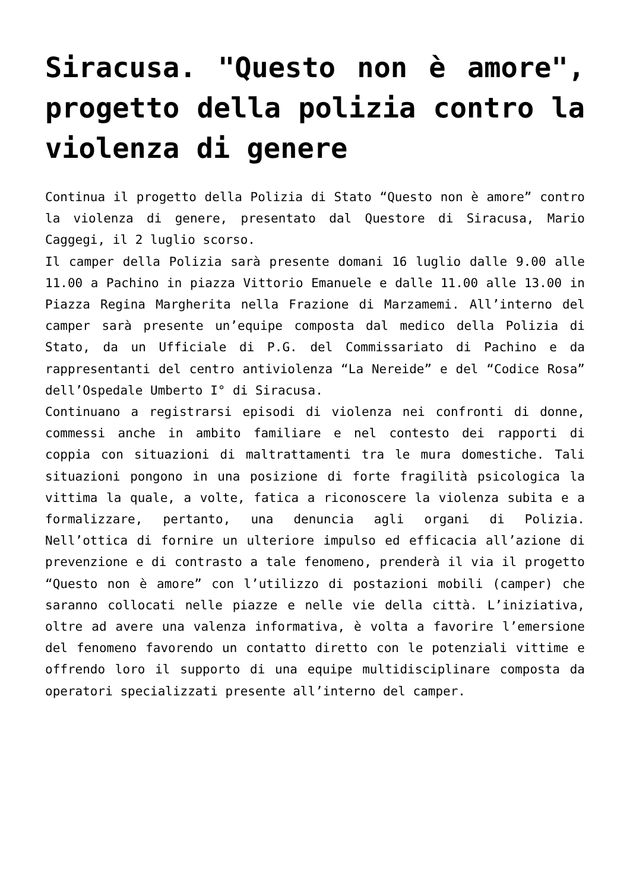Siracusa. "Questo non è amore", progetto della polizia contro la violenza di genere
Continua il progetto della Polizia di Stato “Questo non è amore” contro la violenza di genere, presentato dal Questore di Siracusa, Mario Caggegi, il 2 luglio scorso.
Il camper della Polizia sarà presente domani 16 luglio dalle 9.00 alle 11.00 a Pachino in piazza Vittorio Emanuele e dalle 11.00 alle 13.00 in Piazza Regina Margherita nella Frazione di Marzamemi. All’interno del camper sarà presente un’equipe composta dal medico della Polizia di Stato, da un Ufficiale di P.G. del Commissariato di Pachino e da rappresentanti del centro antiviolenza “La Nereide” e del “Codice Rosa” dell’Ospedale Umberto I° di Siracusa.
Continuano a registrarsi episodi di violenza nei confronti di donne, commessi anche in ambito familiare e nel contesto dei rapporti di coppia con situazioni di maltrattamenti tra le mura domestiche. Tali situazioni pongono in una posizione di forte fragilità psicologica la vittima la quale, a volte, fatica a riconoscere la violenza subita e a formalizzare, pertanto, una denuncia agli organi di Polizia. Nell’ottica di fornire un ulteriore impulso ed efficacia all’azione di prevenzione e di contrasto a tale fenomeno, prenderà il via il progetto “Questo non è amore” con l’utilizzo di postazioni mobili (camper) che saranno collocati nelle piazze e nelle vie della città. L’iniziativa, oltre ad avere una valenza informativa, è volta a favorire l’emersione del fenomeno favorendo un contatto diretto con le potenziali vittime e offrendo loro il supporto di una equipe multidisciplinare composta da operatori specializzati presente all’interno del camper.